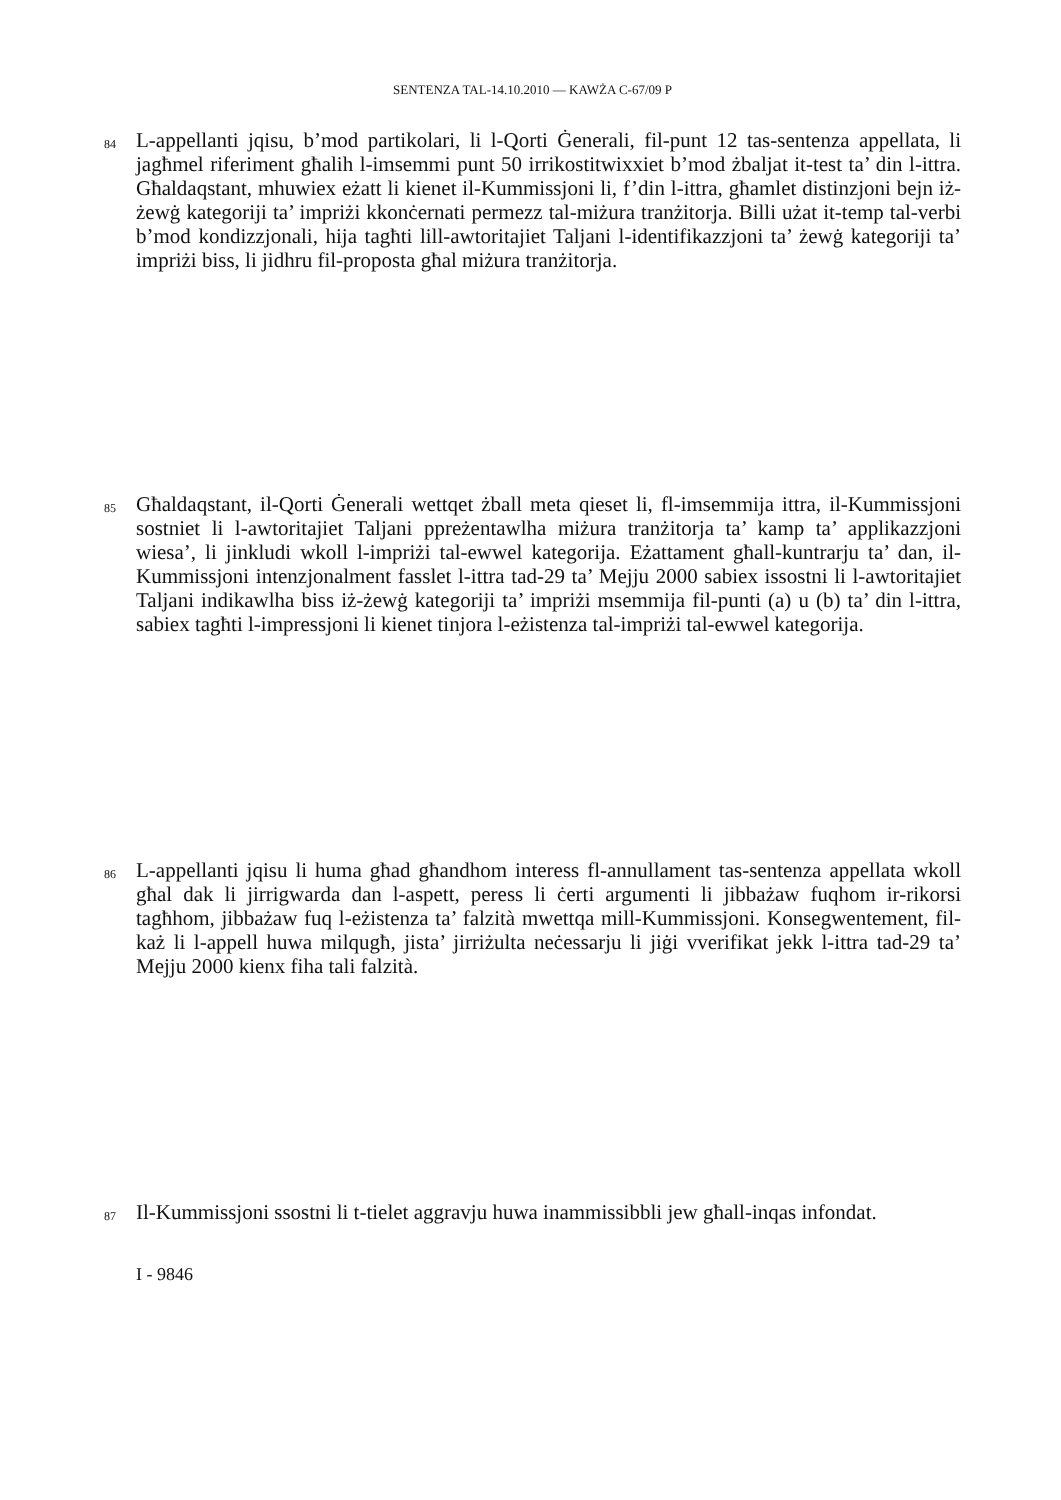SENTENZA TAL-14.10.2010 — KAWŻA C-67/09 P
84
L-appellanti jqisu, b’mod partikolari, li l-Qorti Ġenerali, fil-punt 12 tas-sentenza appellata, li jagħmel riferiment għalih l-imsemmi punt 50 irrikostitwixxiet b’mod żbaljat it-test ta’ din l-ittra. Għaldaqstant, mhuwiex eżatt li kienet il-Kummissjoni li, f’din l-ittra, għamlet distinzjoni bejn iż-żewġ kategoriji ta’ impriżi kkonċernati permezz tal-miżura tranżitorja. Billi użat it-temp tal-verbi b’mod kondizzjonali, hija tagħti lill-awtoritajiet Taljani l-identifikazzjoni ta’ żewġ kategoriji ta’ impriżi biss, li jidhru fil-proposta għal miżura tranżitorja.
85
Għaldaqstant, il-Qorti Ġenerali wettqet żball meta qieset li, fl-imsemmija ittra, il-Kummissjoni sostniet li l-awtoritajiet Taljani ppreżentawlha miżura tranżitorja ta’ kamp ta’ applikazzjoni wiesa’, li jinkludi wkoll l-impriżi tal-ewwel kategorija. Eżattament għall-kuntrarju ta’ dan, il-Kummissjoni intenzjonalment fasslet l-ittra tad-29 ta’ Mejju 2000 sabiex issostni li l-awtoritajiet Taljani indikawlha biss iż-żewġ kategoriji ta’ impriżi msemmija fil-punti (a) u (b) ta’ din l-ittra, sabiex tagħti l-impressjoni li kienet tinjora l-eżistenza tal-impriżi tal-ewwel kategorija.
86
L-appellanti jqisu li huma għad għandhom interess fl-annullament tas-sentenza appellata wkoll għal dak li jirrigwarda dan l-aspett, peress li ċerti argumenti li jibbażaw fuqhom ir-rikorsi tagħhom, jibbażaw fuq l-eżistenza ta’ falzità mwettqa mill-Kummissjoni. Konsegwentement, fil-każ li l-appell huwa milqugħ, jista’ jirriżulta neċessarju li jiġi vverifikat jekk l-ittra tad-29 ta’ Mejju 2000 kienx fiha tali falzità.
87
Il-Kummissjoni ssostni li t-tielet aggravju huwa inammissibbli jew għall-inqas infondat.
I - 9846